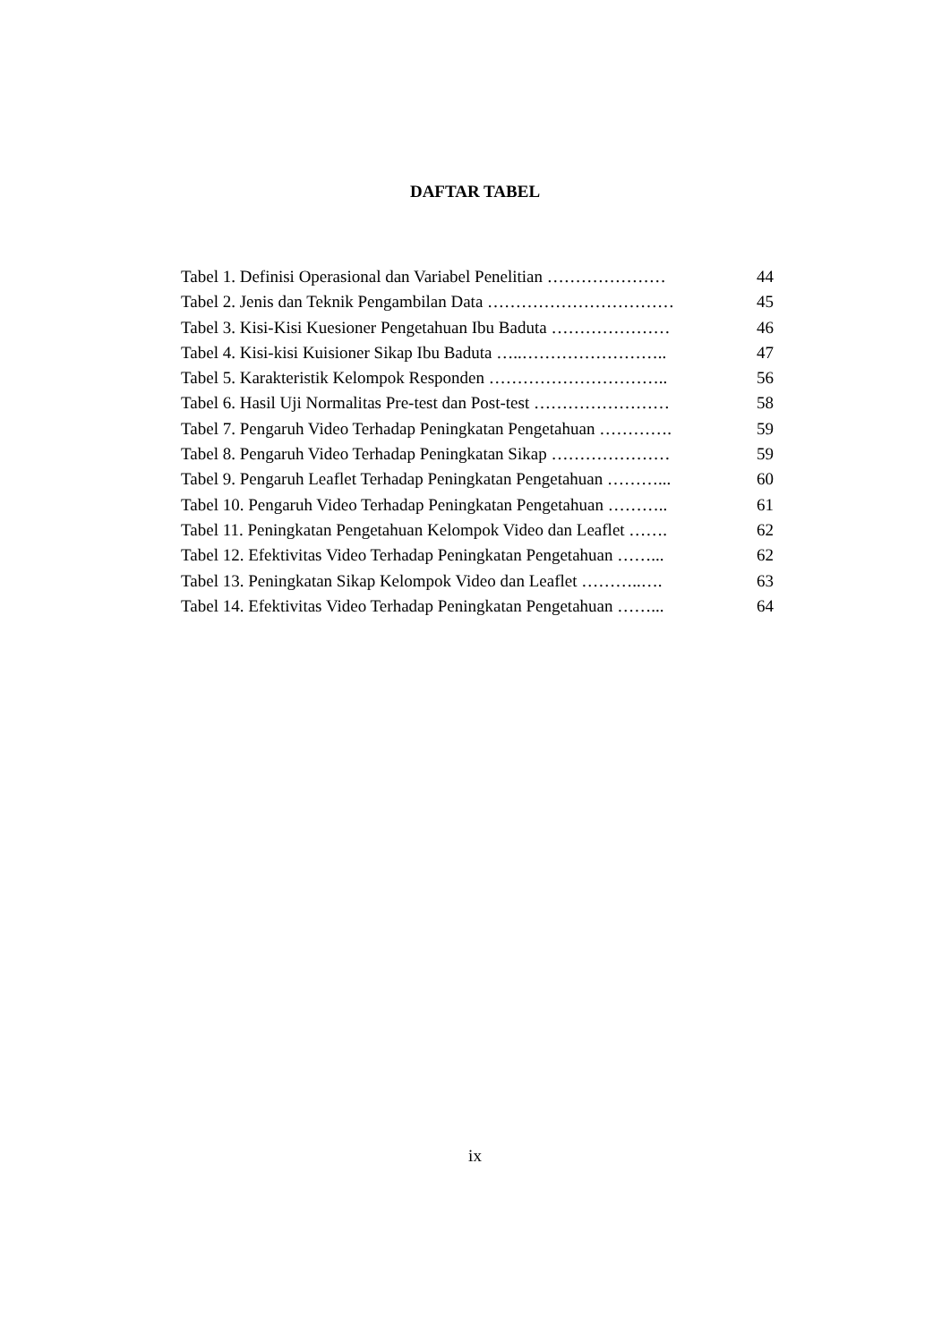DAFTAR TABEL
| Tabel 1. Definisi Operasional dan Variabel Penelitian ………………… | 44 |
| Tabel 2. Jenis dan Teknik Pengambilan Data …………………………… | 45 |
| Tabel 3. Kisi-Kisi Kuesioner Pengetahuan Ibu Baduta ………………… | 46 |
| Tabel 4. Kisi-kisi Kuisioner Sikap Ibu Baduta …..…………………….. | 47 |
| Tabel 5. Karakteristik Kelompok Responden ………………………….. | 56 |
| Tabel 6. Hasil Uji Normalitas Pre-test dan Post-test …………………… | 58 |
| Tabel 7. Pengaruh Video Terhadap Peningkatan Pengetahuan …………. | 59 |
| Tabel 8. Pengaruh Video Terhadap Peningkatan Sikap ………………… | 59 |
| Tabel 9. Pengaruh Leaflet Terhadap Peningkatan Pengetahuan ………... | 60 |
| Tabel 10. Pengaruh Video Terhadap Peningkatan Pengetahuan ……….. | 61 |
| Tabel 11. Peningkatan Pengetahuan Kelompok Video dan Leaflet ……. | 62 |
| Tabel 12. Efektivitas Video Terhadap Peningkatan Pengetahuan ……... | 62 |
| Tabel 13. Peningkatan Sikap Kelompok Video dan Leaflet ………..…. | 63 |
| Tabel 14. Efektivitas Video Terhadap Peningkatan Pengetahuan ……... | 64 |
ix